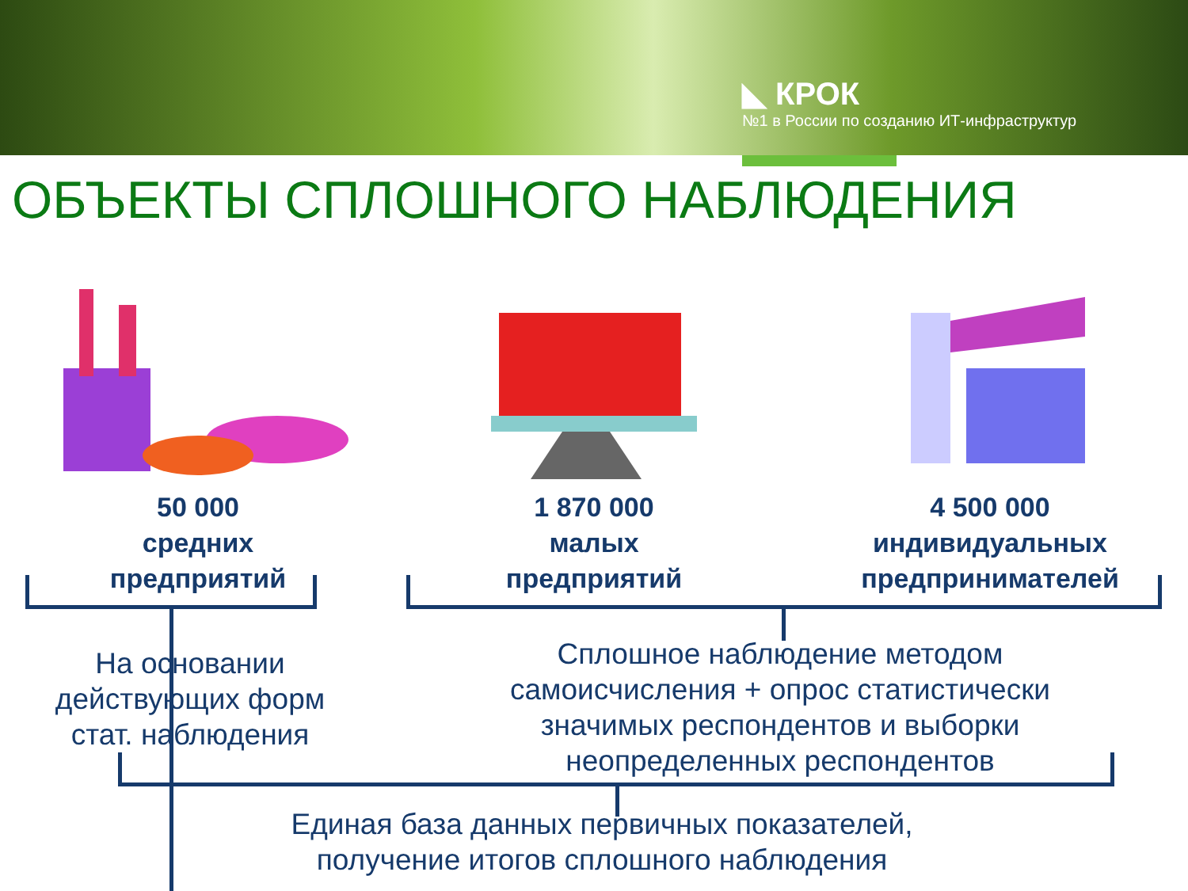◣ КРОК
№1 в России по созданию ИТ-инфраструктур
ОБЪЕКТЫ СПЛОШНОГО НАБЛЮДЕНИЯ
50 000
средних
предприятий
1 870 000
малых
предприятий
4 500 000
индивидуальных
предпринимателей
На основании действующих форм стат. наблюдения
Сплошное наблюдение методом самоисчисления + опрос статистически значимых респондентов и выборки неопределенных респондентов
Единая база данных первичных показателей, получение итогов сплошного наблюдения